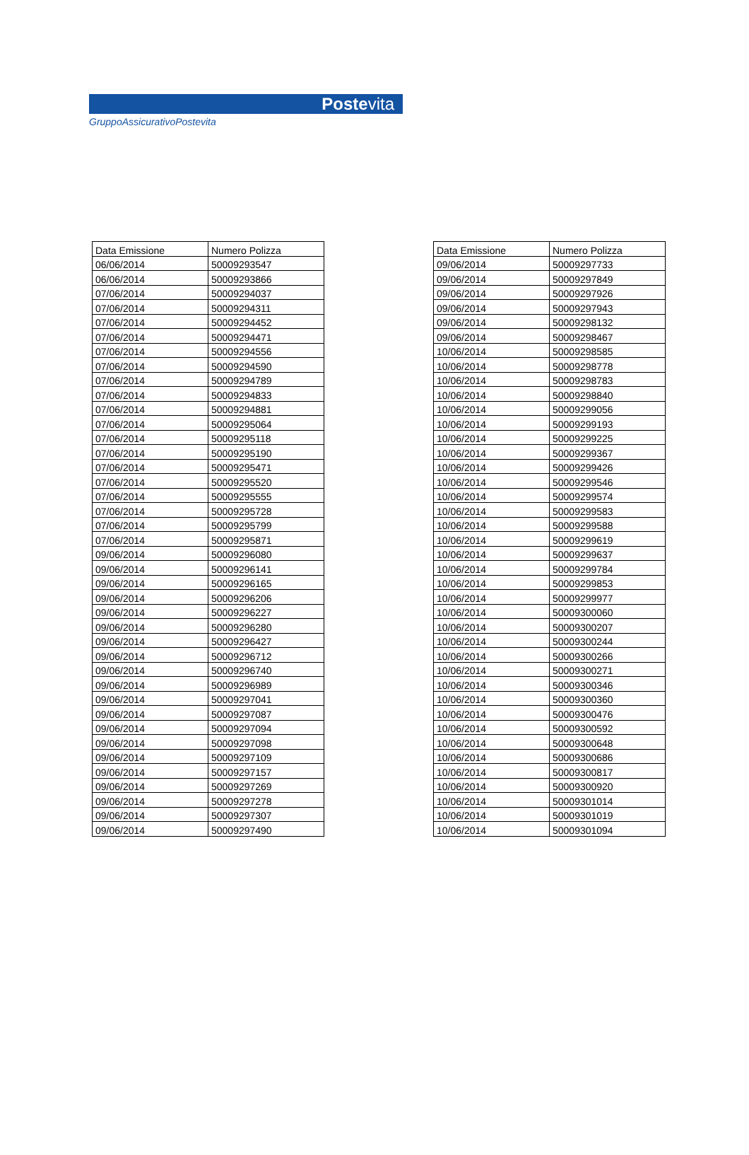Postevita
GruppoAssicurativoPostevita
| Data Emissione | Numero Polizza |
| --- | --- |
| 06/06/2014 | 50009293547 |
| 06/06/2014 | 50009293866 |
| 07/06/2014 | 50009294037 |
| 07/06/2014 | 50009294311 |
| 07/06/2014 | 50009294452 |
| 07/06/2014 | 50009294471 |
| 07/06/2014 | 50009294556 |
| 07/06/2014 | 50009294590 |
| 07/06/2014 | 50009294789 |
| 07/06/2014 | 50009294833 |
| 07/06/2014 | 50009294881 |
| 07/06/2014 | 50009295064 |
| 07/06/2014 | 50009295118 |
| 07/06/2014 | 50009295190 |
| 07/06/2014 | 50009295471 |
| 07/06/2014 | 50009295520 |
| 07/06/2014 | 50009295555 |
| 07/06/2014 | 50009295728 |
| 07/06/2014 | 50009295799 |
| 07/06/2014 | 50009295871 |
| 09/06/2014 | 50009296080 |
| 09/06/2014 | 50009296141 |
| 09/06/2014 | 50009296165 |
| 09/06/2014 | 50009296206 |
| 09/06/2014 | 50009296227 |
| 09/06/2014 | 50009296280 |
| 09/06/2014 | 50009296427 |
| 09/06/2014 | 50009296712 |
| 09/06/2014 | 50009296740 |
| 09/06/2014 | 50009296989 |
| 09/06/2014 | 50009297041 |
| 09/06/2014 | 50009297087 |
| 09/06/2014 | 50009297094 |
| 09/06/2014 | 50009297098 |
| 09/06/2014 | 50009297109 |
| 09/06/2014 | 50009297157 |
| 09/06/2014 | 50009297269 |
| 09/06/2014 | 50009297278 |
| 09/06/2014 | 50009297307 |
| 09/06/2014 | 50009297490 |
| Data Emissione | Numero Polizza |
| --- | --- |
| 09/06/2014 | 50009297733 |
| 09/06/2014 | 50009297849 |
| 09/06/2014 | 50009297926 |
| 09/06/2014 | 50009297943 |
| 09/06/2014 | 50009298132 |
| 09/06/2014 | 50009298467 |
| 10/06/2014 | 50009298585 |
| 10/06/2014 | 50009298778 |
| 10/06/2014 | 50009298783 |
| 10/06/2014 | 50009298840 |
| 10/06/2014 | 50009299056 |
| 10/06/2014 | 50009299193 |
| 10/06/2014 | 50009299225 |
| 10/06/2014 | 50009299367 |
| 10/06/2014 | 50009299426 |
| 10/06/2014 | 50009299546 |
| 10/06/2014 | 50009299574 |
| 10/06/2014 | 50009299583 |
| 10/06/2014 | 50009299588 |
| 10/06/2014 | 50009299619 |
| 10/06/2014 | 50009299637 |
| 10/06/2014 | 50009299784 |
| 10/06/2014 | 50009299853 |
| 10/06/2014 | 50009299977 |
| 10/06/2014 | 50009300060 |
| 10/06/2014 | 50009300207 |
| 10/06/2014 | 50009300244 |
| 10/06/2014 | 50009300266 |
| 10/06/2014 | 50009300271 |
| 10/06/2014 | 50009300346 |
| 10/06/2014 | 50009300360 |
| 10/06/2014 | 50009300476 |
| 10/06/2014 | 50009300592 |
| 10/06/2014 | 50009300648 |
| 10/06/2014 | 50009300686 |
| 10/06/2014 | 50009300817 |
| 10/06/2014 | 50009300920 |
| 10/06/2014 | 50009301014 |
| 10/06/2014 | 50009301019 |
| 10/06/2014 | 50009301094 |